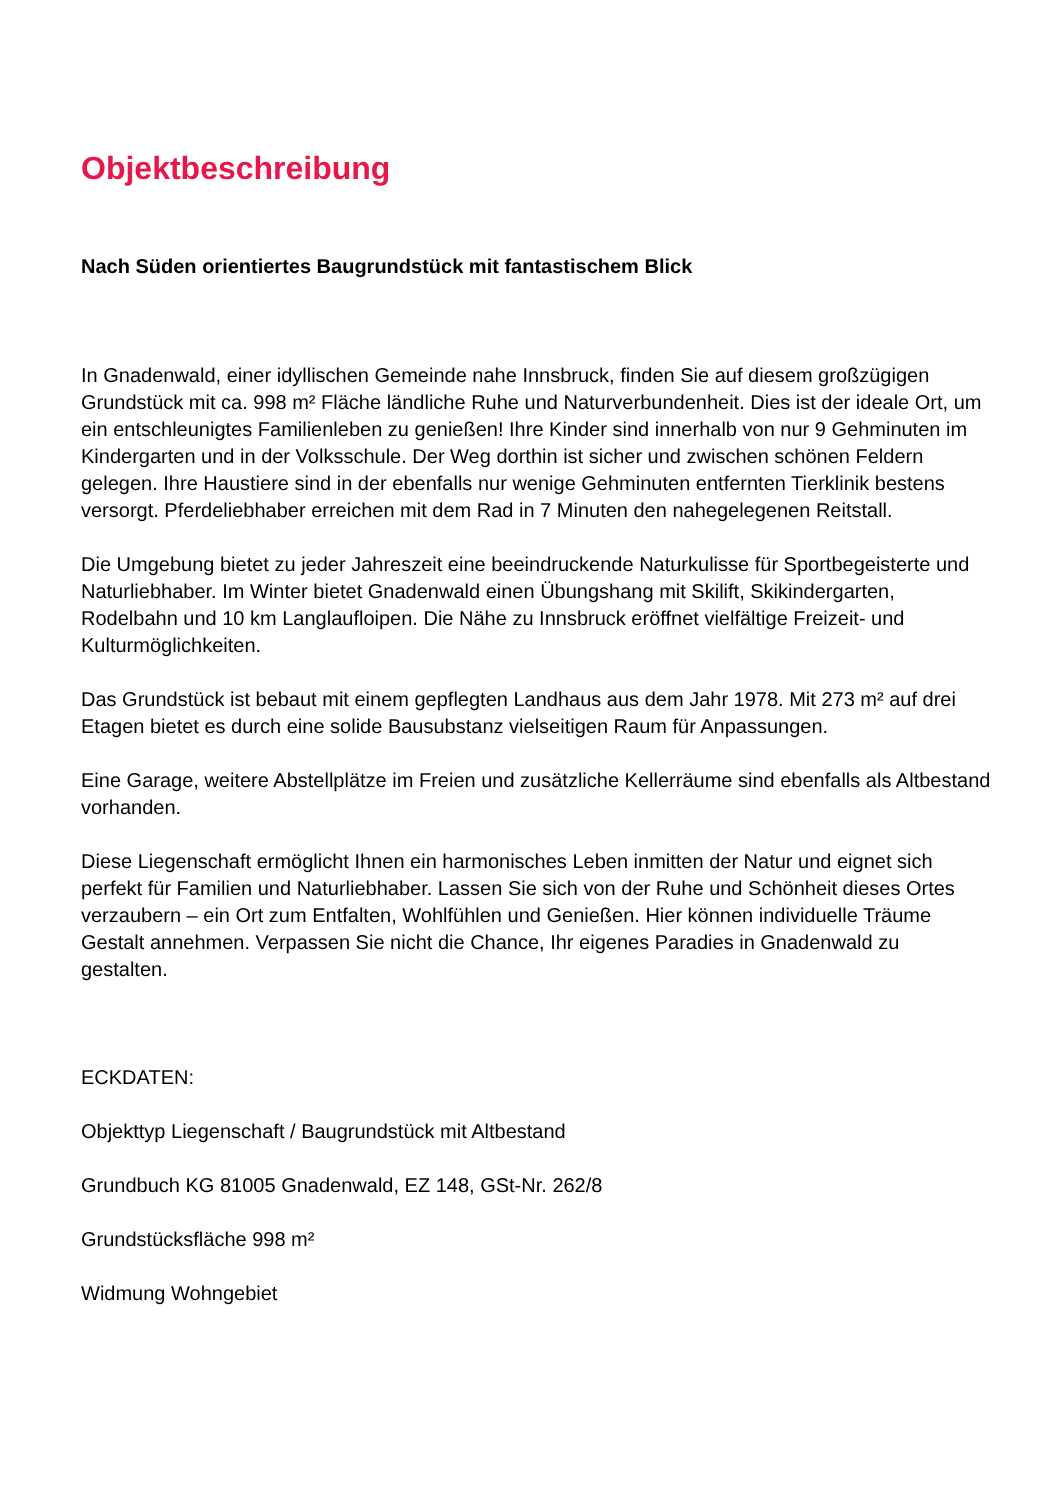Objektbeschreibung
Nach Süden orientiertes Baugrundstück mit fantastischem Blick
In Gnadenwald, einer idyllischen Gemeinde nahe Innsbruck, finden Sie auf diesem großzügigen Grundstück mit ca. 998 m² Fläche ländliche Ruhe und Naturverbundenheit. Dies ist der ideale Ort, um ein entschleunigtes Familienleben zu genießen! Ihre Kinder sind innerhalb von nur 9 Gehminuten im Kindergarten und in der Volksschule. Der Weg dorthin ist sicher und zwischen schönen Feldern gelegen. Ihre Haustiere sind in der ebenfalls nur wenige Gehminuten entfernten Tierklinik bestens versorgt. Pferdeliebhaber erreichen mit dem Rad in 7 Minuten den nahegelegenen Reitstall.
Die Umgebung bietet zu jeder Jahreszeit eine beeindruckende Naturkulisse für Sportbegeisterte und Naturliebhaber. Im Winter bietet Gnadenwald einen Übungshang mit Skilift, Skikindergarten, Rodelbahn und 10 km Langlaufloipen. Die Nähe zu Innsbruck eröffnet vielfältige Freizeit- und Kulturmöglichkeiten.
Das Grundstück ist bebaut mit einem gepflegten Landhaus aus dem Jahr 1978. Mit 273 m² auf drei Etagen bietet es durch eine solide Bausubstanz vielseitigen Raum für Anpassungen.
Eine Garage, weitere Abstellplätze im Freien und zusätzliche Kellerräume sind ebenfalls als Altbestand vorhanden.
Diese Liegenschaft ermöglicht Ihnen ein harmonisches Leben inmitten der Natur und eignet sich perfekt für Familien und Naturliebhaber. Lassen Sie sich von der Ruhe und Schönheit dieses Ortes verzaubern – ein Ort zum Entfalten, Wohlfühlen und Genießen. Hier können individuelle Träume Gestalt annehmen. Verpassen Sie nicht die Chance, Ihr eigenes Paradies in Gnadenwald zu gestalten.
ECKDATEN:
Objekttyp Liegenschaft / Baugrundstück mit Altbestand
Grundbuch KG 81005 Gnadenwald, EZ 148, GSt-Nr. 262/8
Grundstücksfläche 998 m²
Widmung Wohngebiet